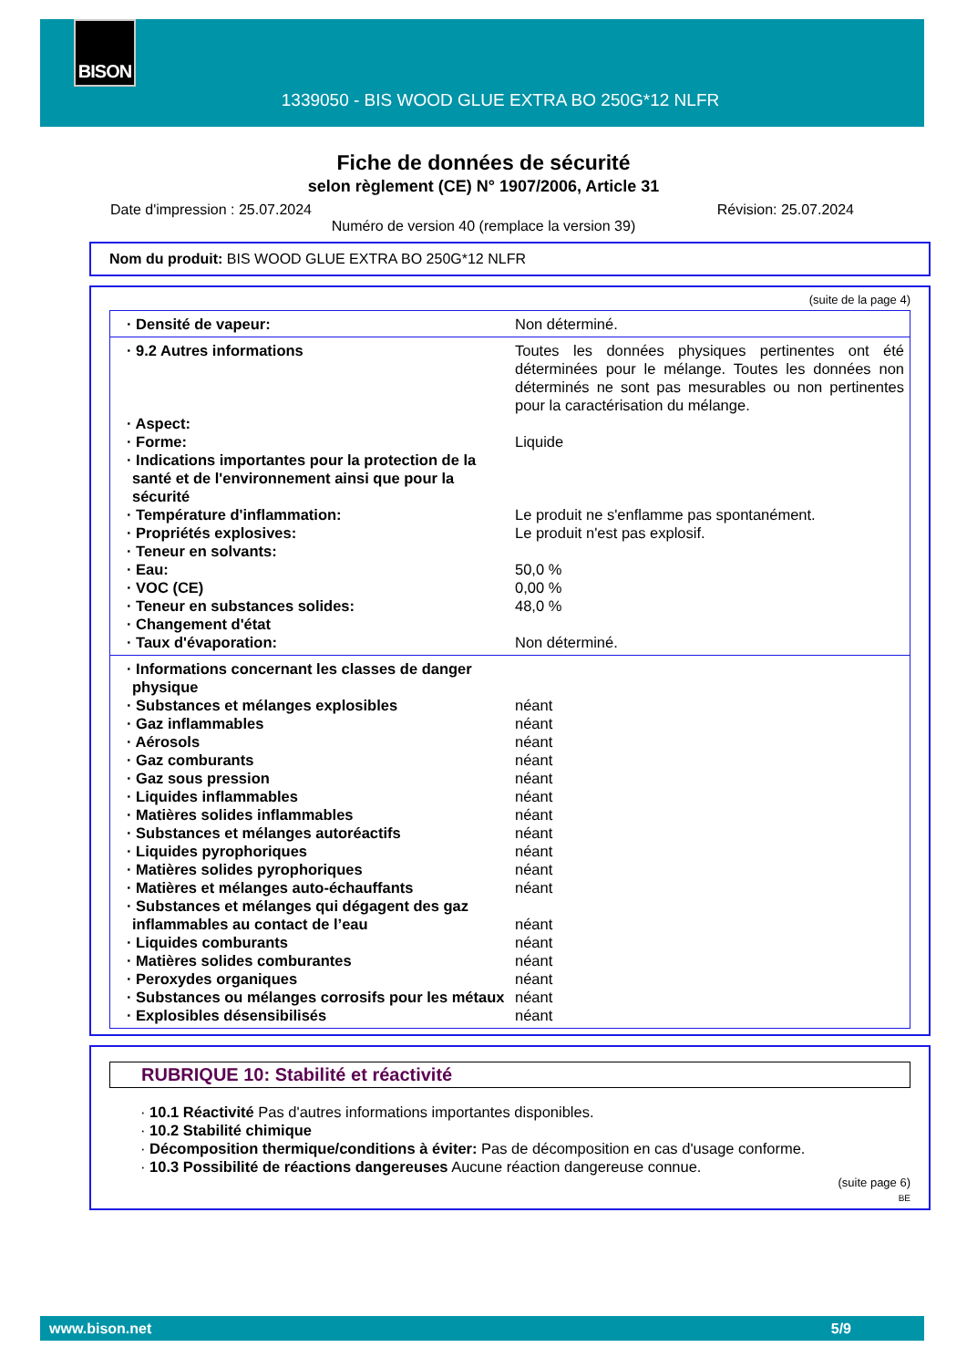BISON
1339050 - BIS WOOD GLUE EXTRA BO 250G*12 NLFR
Fiche de données de sécurité
selon règlement (CE) N° 1907/2006, Article 31
Date d'impression : 25.07.2024 Révision: 25.07.2024
Numéro de version 40 (remplace la version 39)
Nom du produit: BIS WOOD GLUE EXTRA BO 250G*12 NLFR
(suite de la page 4)
| · Densité de vapeur: | Non déterminé. |
| · 9.2 Autres informations | Toutes les données physiques pertinentes ont été déterminées pour le mélange. Toutes les données non déterminés ne sont pas mesurables ou non pertinentes pour la caractérisation du mélange. |
| · Aspect: | |
| · Forme: | Liquide |
| · Indications importantes pour la protection de la santé et de l'environnement ainsi que pour la sécurité | |
| · Température d'inflammation: | Le produit ne s'enflamme pas spontanément. |
| · Propriétés explosives: | Le produit n'est pas explosif. |
| · Teneur en solvants: | |
| · Eau: | 50,0 % |
| · VOC (CE) | 0,00 % |
| · Teneur en substances solides: | 48,0 % |
| · Changement d'état | |
| · Taux d'évaporation: | Non déterminé. |
| · Informations concernant les classes de danger physique | |
| · Substances et mélanges explosibles | néant |
| · Gaz inflammables | néant |
| · Aérosols | néant |
| · Gaz comburants | néant |
| · Gaz sous pression | néant |
| · Liquides inflammables | néant |
| · Matières solides inflammables | néant |
| · Substances et mélanges autoréactifs | néant |
| · Liquides pyrophoriques | néant |
| · Matières solides pyrophoriques | néant |
| · Matières et mélanges auto-échauffants | néant |
| · Substances et mélanges qui dégagent des gaz inflammables au contact de l’eau | néant |
| · Liquides comburants | néant |
| · Matières solides comburantes | néant |
| · Peroxydes organiques | néant |
| · Substances ou mélanges corrosifs pour les métaux | néant |
| · Explosibles désensibilisés | néant |
RUBRIQUE 10: Stabilité et réactivité
· 10.1 Réactivité Pas d'autres informations importantes disponibles.
· 10.2 Stabilité chimique
· Décomposition thermique/conditions à éviter: Pas de décomposition en cas d'usage conforme.
· 10.3 Possibilité de réactions dangereuses Aucune réaction dangereuse connue.
(suite page 6)
BE
www.bison.net 5/9